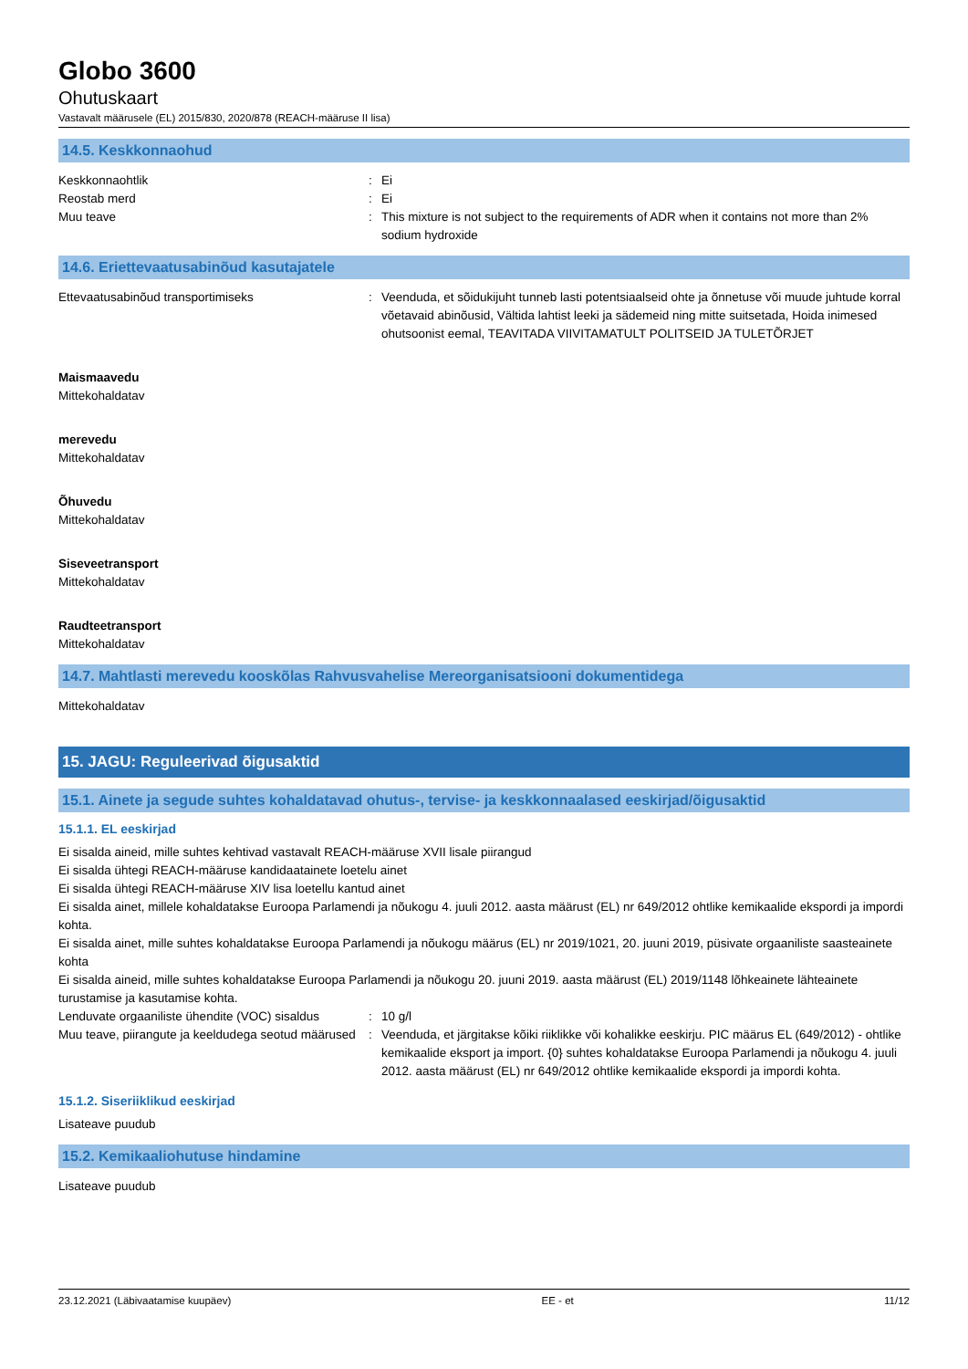Globo 3600
Ohutuskaart
Vastavalt määrusele (EL) 2015/830, 2020/878 (REACH-määruse II lisa)
14.5. Keskkonnaohud
Keskkonnaohtlik : Ei
Reostab merd : Ei
Muu teave : This mixture is not subject to the requirements of ADR when it contains not more than 2% sodium hydroxide
14.6. Eriettevaatusabinõud kasutajatele
Ettevaatusabinõud transportimiseks : Veenduda, et sõidukijuht tunneb lasti potentsiaalseid ohte ja õnnetuse või muude juhtude korral võetavaid abinõusid, Vältida lahtist leeki ja sädemeid ning mitte suitsetada, Hoida inimesed ohutsoonist eemal, TEAVITADA VIIVITAMATULT POLITSEID JA TULETÕRJET
Maismaavedu
Mittekohaldatav
merevedu
Mittekohaldatav
Õhuvedu
Mittekohaldatav
Siseveetransport
Mittekohaldatav
Raudteetransport
Mittekohaldatav
14.7. Mahtlasti merevedu kooskõlas Rahvusvahelise Mereorganisatsiooni dokumentidega
Mittekohaldatav
15. JAGU: Reguleerivad õigusaktid
15.1. Ainete ja segude suhtes kohaldatavad ohutus-, tervise- ja keskkonnaalased eeskirjad/õigusaktid
15.1.1. EL eeskirjad
Ei sisalda aineid, mille suhtes kehtivad vastavalt REACH-määruse XVII lisale piirangud
Ei sisalda ühtegi REACH-määruse kandidaatainete loetelu ainet
Ei sisalda ühtegi REACH-määruse XIV lisa loetellu kantud ainet
Ei sisalda ainet, millele kohaldatakse Euroopa Parlamendi ja nõukogu 4. juuli 2012. aasta määrust (EL) nr 649/2012 ohtlike kemikaalide ekspordi ja impordi kohta.
Ei sisalda ainet, mille suhtes kohaldatakse Euroopa Parlamendi ja nõukogu määrus (EL) nr 2019/1021, 20. juuni 2019, püsivate orgaaniliste saasteainete kohta
Ei sisalda aineid, mille suhtes kohaldatakse Euroopa Parlamendi ja nõukogu 20. juuni 2019. aasta määrust (EL) 2019/1148 lõhkeainete lähteainete turustamise ja kasutamise kohta.
Lenduvate orgaaniliste ühendite (VOC) sisaldus
: 10 g/l
Muu teave, piirangute ja keeldudega seotud määrused
: Veenduda, et järgitakse kõiki riiklikke või kohalikke eeskirju. PIC määrus EL (649/2012) - ohtlike kemikaalide eksport ja import. {0} suhtes kohaldatakse Euroopa Parlamendi ja nõukogu 4. juuli 2012. aasta määrust (EL) nr 649/2012 ohtlike kemikaalide ekspordi ja impordi kohta.
15.1.2. Siseriiklikud eeskirjad
Lisateave puudub
15.2. Kemikaaliohutuse hindamine
Lisateave puudub
23.12.2021 (Läbivaatamise kuupäev) EE - et 11/12